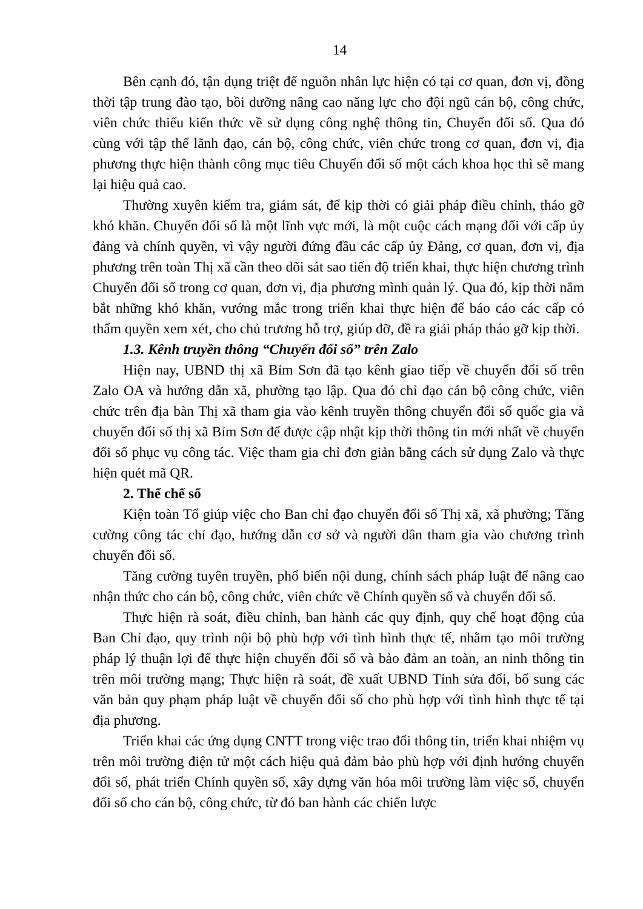14
Bên cạnh đó, tận dụng triệt để nguồn nhân lực hiện có tại cơ quan, đơn vị, đồng thời tập trung đào tạo, bồi dưỡng nâng cao năng lực cho đội ngũ cán bộ, công chức, viên chức thiếu kiến thức về sử dụng công nghệ thông tin, Chuyển đổi số. Qua đó cùng với tập thể lãnh đạo, cán bộ, công chức, viên chức trong cơ quan, đơn vị, địa phương thực hiện thành công mục tiêu Chuyển đổi số một cách khoa học thì sẽ mang lại hiệu quả cao.
Thường xuyên kiểm tra, giám sát, để kịp thời có giải pháp điều chỉnh, tháo gỡ khó khăn. Chuyển đổi số là một lĩnh vực mới, là một cuộc cách mạng đối với cấp ủy đảng và chính quyền, vì vậy người đứng đầu các cấp ủy Đảng, cơ quan, đơn vị, địa phương trên toàn Thị xã cần theo dõi sát sao tiến độ triển khai, thực hiện chương trình Chuyển đổi số trong cơ quan, đơn vị, địa phương mình quản lý. Qua đó, kịp thời nắm bắt những khó khăn, vướng mắc trong triển khai thực hiện để báo cáo các cấp có thẩm quyền xem xét, cho chủ trương hỗ trợ, giúp đỡ, đề ra giải pháp tháo gỡ kịp thời.
1.3. Kênh truyền thông “Chuyển đổi số” trên Zalo
Hiện nay, UBND thị xã Bỉm Sơn đã tạo kênh giao tiếp về chuyển đổi số trên Zalo OA và hướng dẫn xã, phường tạo lập. Qua đó chỉ đạo cán bộ công chức, viên chức trên địa bàn Thị xã tham gia vào kênh truyền thông chuyển đổi số quốc gia và chuyển đổi số thị xã Bỉm Sơn để được cập nhật kịp thời thông tin mới nhất về chuyển đổi số phục vụ công tác. Việc tham gia chỉ đơn giản bằng cách sử dụng Zalo và thực hiện quét mã QR.
2. Thể chế số
Kiện toàn Tổ giúp việc cho Ban chỉ đạo chuyển đổi số Thị xã, xã phường; Tăng cường công tác chỉ đạo, hướng dẫn cơ sở và người dân tham gia vào chương trình chuyển đổi số.
Tăng cường tuyên truyền, phổ biến nội dung, chính sách pháp luật để nâng cao nhận thức cho cán bộ, công chức, viên chức về Chính quyền số và chuyển đổi số.
Thực hiện rà soát, điều chỉnh, ban hành các quy định, quy chế hoạt động của Ban Chỉ đạo, quy trình nội bộ phù hợp với tình hình thực tế, nhằm tạo môi trường pháp lý thuận lợi để thực hiện chuyển đổi số và bảo đảm an toàn, an ninh thông tin trên môi trường mạng; Thực hiện rà soát, đề xuất UBND Tỉnh sửa đổi, bổ sung các văn bản quy phạm pháp luật về chuyển đổi số cho phù hợp với tình hình thực tế tại địa phương.
Triển khai các ứng dụng CNTT trong việc trao đổi thông tin, triển khai nhiệm vụ trên môi trường điện tử một cách hiệu quả đảm bảo phù hợp với định hướng chuyển đổi số, phát triển Chính quyền số, xây dựng văn hóa môi trường làm việc số, chuyển đổi số cho cán bộ, công chức, từ đó ban hành các chiến lược